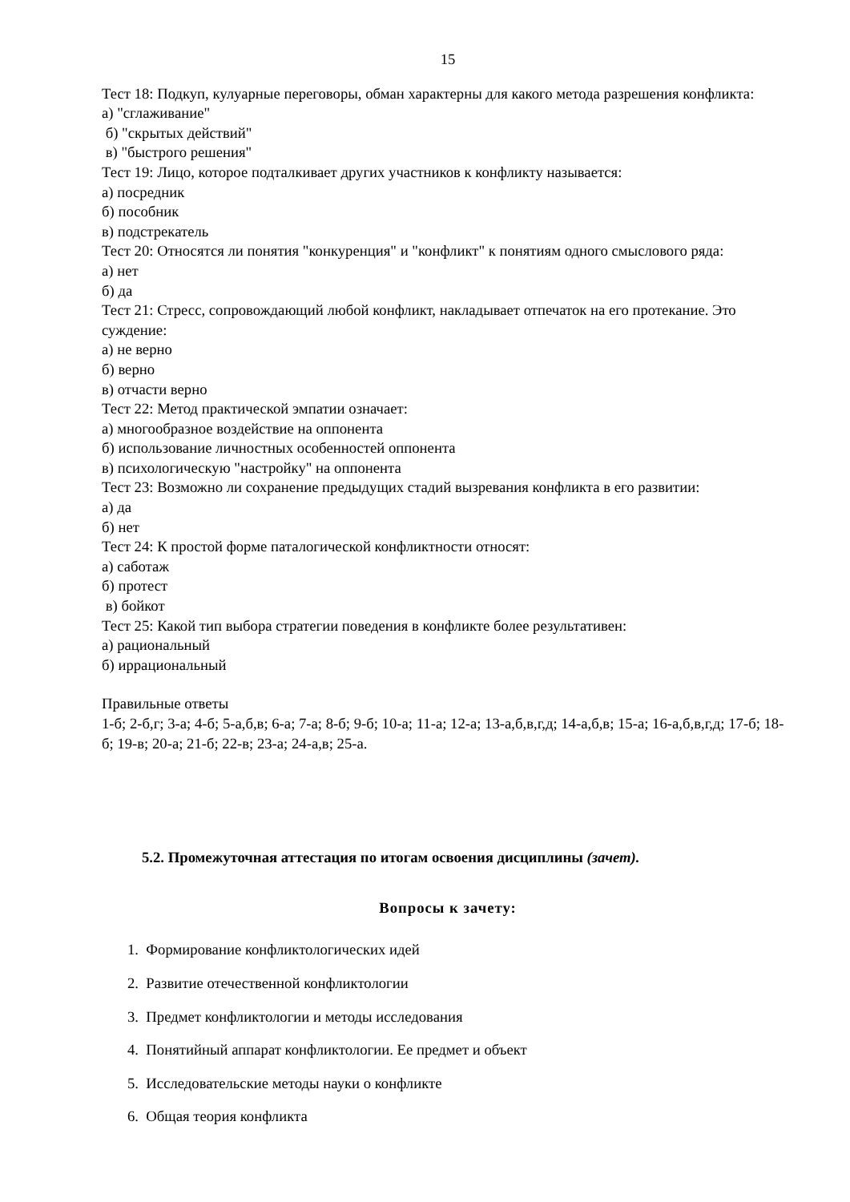15
Тест 18: Подкуп, кулуарные переговоры, обман характерны для какого метода разрешения конфликта:
а) "сглаживание"
б) "скрытых действий"
в) "быстрого решения"
Тест 19: Лицо, которое подталкивает других участников к конфликту называется:
а) посредник
б) пособник
в) подстрекатель
Тест 20: Относятся ли понятия "конкуренция" и "конфликт" к понятиям одного смыслового ряда:
а) нет
б) да
Тест 21: Стресс, сопровождающий любой конфликт, накладывает отпечаток на его протекание. Это суждение:
а) не верно
б) верно
в) отчасти верно
Тест 22: Метод практической эмпатии означает:
а) многообразное воздействие на оппонента
б) использование личностных особенностей оппонента
в) психологическую "настройку" на оппонента
Тест 23: Возможно ли сохранение предыдущих стадий вызревания конфликта в его развитии:
а) да
б) нет
Тест 24: К простой форме паталогической конфликтности относят:
а) саботаж
б) протест
в) бойкот
Тест 25: Какой тип выбора стратегии поведения в конфликте более результативен:
а) рациональный
б) иррациональный
Правильные ответы
1-б; 2-б,г; 3-а; 4-б; 5-а,б,в; 6-а; 7-а; 8-б; 9-б; 10-а; 11-а; 12-а; 13-а,б,в,г,д; 14-а,б,в; 15-а; 16-а,б,в,г,д; 17-б; 18-б; 19-в; 20-а; 21-б; 22-в; 23-а; 24-а,в; 25-а.
5.2. Промежуточная аттестация по итогам освоения дисциплины (зачет).
Вопросы к зачету:
1. Формирование конфликтологических идей
2. Развитие отечественной конфликтологии
3. Предмет конфликтологии и методы исследования
4. Понятийный аппарат конфликтологии. Ее предмет и объект
5. Исследовательские методы науки о конфликте
6. Общая теория конфликта